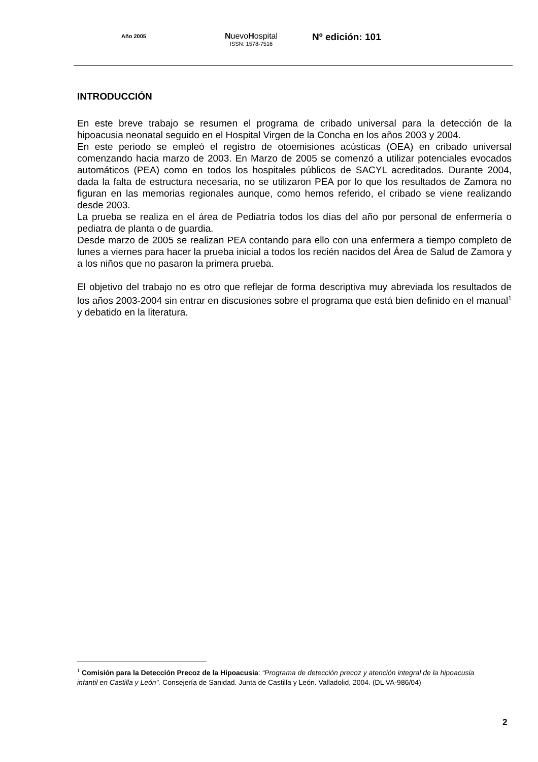Año 2005
NuevoHospital
ISSN: 1578-7516
Nº edición: 101
INTRODUCCIÓN
En este breve trabajo se resumen el programa de cribado universal para la detección de la hipoacusia neonatal seguido en el Hospital Virgen de la Concha en los años 2003 y 2004.
En este periodo se empleó el registro de otoemisiones acústicas (OEA) en cribado universal comenzando hacia marzo de 2003. En Marzo de 2005 se comenzó a utilizar potenciales evocados automáticos (PEA) como en todos los hospitales públicos de SACYL acreditados. Durante 2004, dada la falta de estructura necesaria, no se utilizaron PEA por lo que los resultados de Zamora no figuran en las memorias regionales aunque, como hemos referido, el cribado se viene realizando desde 2003.
La prueba se realiza en el área de Pediatría todos los días del año por personal de enfermería o pediatra de planta o de guardia.
Desde marzo de 2005 se realizan PEA contando para ello con una enfermera a tiempo completo de lunes a viernes para hacer la prueba inicial a todos los recién nacidos del Área de Salud de Zamora y a los niños que no pasaron la primera prueba.
El objetivo del trabajo no es otro que reflejar de forma descriptiva muy abreviada los resultados de los años 2003-2004 sin entrar en discusiones sobre el programa que está bien definido en el manual<sup>1</sup> y debatido en la literatura.
<sup>1</sup> Comisión para la Detección Precoz de la Hipoacusia: “Programa de detección precoz y atención integral de la hipoacusia infantil en Castilla y León”. Consejería de Sanidad. Junta de Castilla y León. Valladolid, 2004. (DL VA-986/04)
2